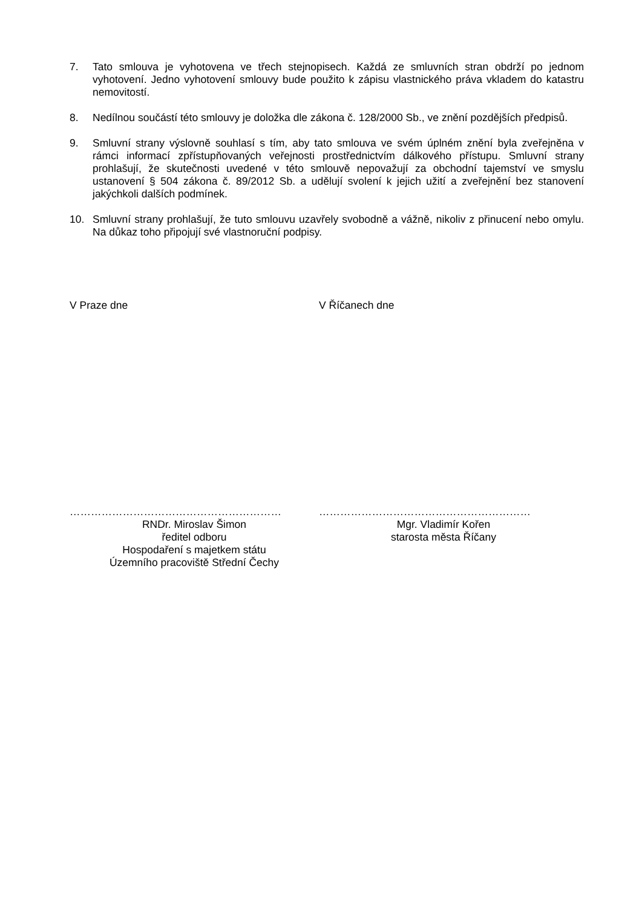7. Tato smlouva je vyhotovena ve třech stejnopisech. Každá ze smluvních stran obdrží po jednom vyhotovení. Jedno vyhotovení smlouvy bude použito k zápisu vlastnického práva vkladem do katastru nemovitostí.
8. Nedílnou součástí této smlouvy je doložka dle zákona č. 128/2000 Sb., ve znění pozdějších předpisů.
9. Smluvní strany výslovně souhlasí s tím, aby tato smlouva ve svém úplném znění byla zveřejněna v rámci informací zpřístupňovaných veřejnosti prostřednictvím dálkového přístupu. Smluvní strany prohlašují, že skutečnosti uvedené v této smlouvě nepovažují za obchodní tajemství ve smyslu ustanovení § 504 zákona č. 89/2012 Sb. a udělují svolení k jejich užití a zveřejnění bez stanovení jakýchkoli dalších podmínek.
10. Smluvní strany prohlašují, že tuto smlouvu uzavřely svobodně a vážně, nikoliv z přinucení nebo omylu. Na důkaz toho připojují své vlastnoruční podpisy.
V Praze dne V Říčanech dne
……………………………………………………
RNDr. Miroslav Šimon
ředitel odboru
Hospodaření s majetkem státu
Územního pracoviště Střední Čechy
……………………………………………………
Mgr. Vladimír Kořen
starosta města Říčany